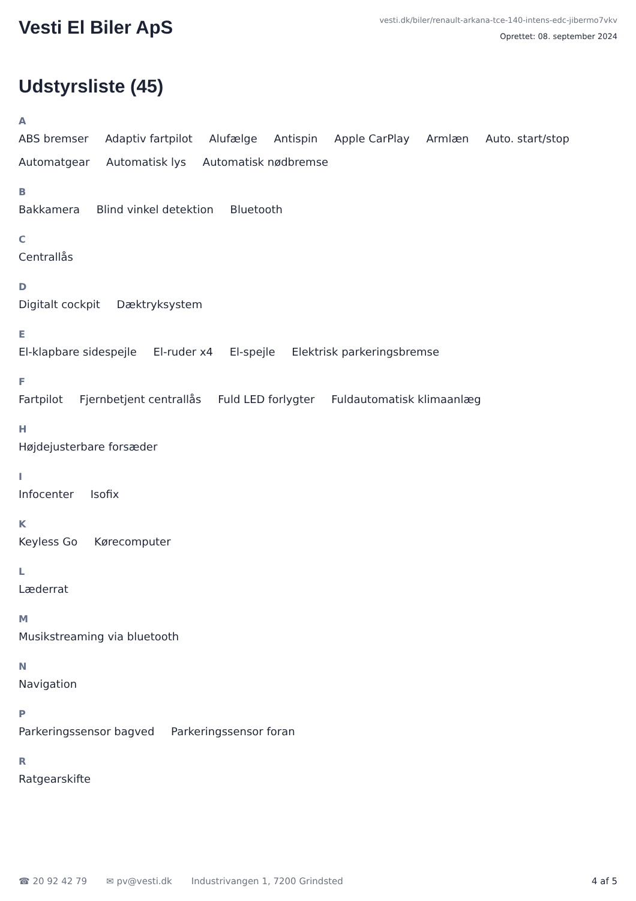Vesti El Biler ApS
vesti.dk/biler/renault-arkana-tce-140-intens-edc-jibermo7vkv
Oprettet: 08. september 2024
Udstyrsliste (45)
A
ABS bremser Adaptiv fartpilot Alufælge Antispin Apple CarPlay Armlæn Auto. start/stop Automatgear Automatisk lys Automatisk nødbremse
B
Bakkamera Blind vinkel detektion Bluetooth
C
Centrallås
D
Digitalt cockpit Dæktryksystem
E
El-klapbare sidespejle El-ruder x4 El-spejle Elektrisk parkeringsbremse
F
Fartpilot Fjernbetjent centrallås Fuld LED forlygter Fuldautomatisk klimaanlæg
H
Højdejusterbare forsæder
I
Infocenter Isofix
K
Keyless Go Kørecomputer
L
Læderrat
M
Musikstreaming via bluetooth
N
Navigation
P
Parkeringssensor bagved Parkeringssensor foran
R
Ratgearskifte
☎ 20 92 42 79 ✉ pv@vesti.dk Industrivangen 1, 7200 Grindsted 4 af 5